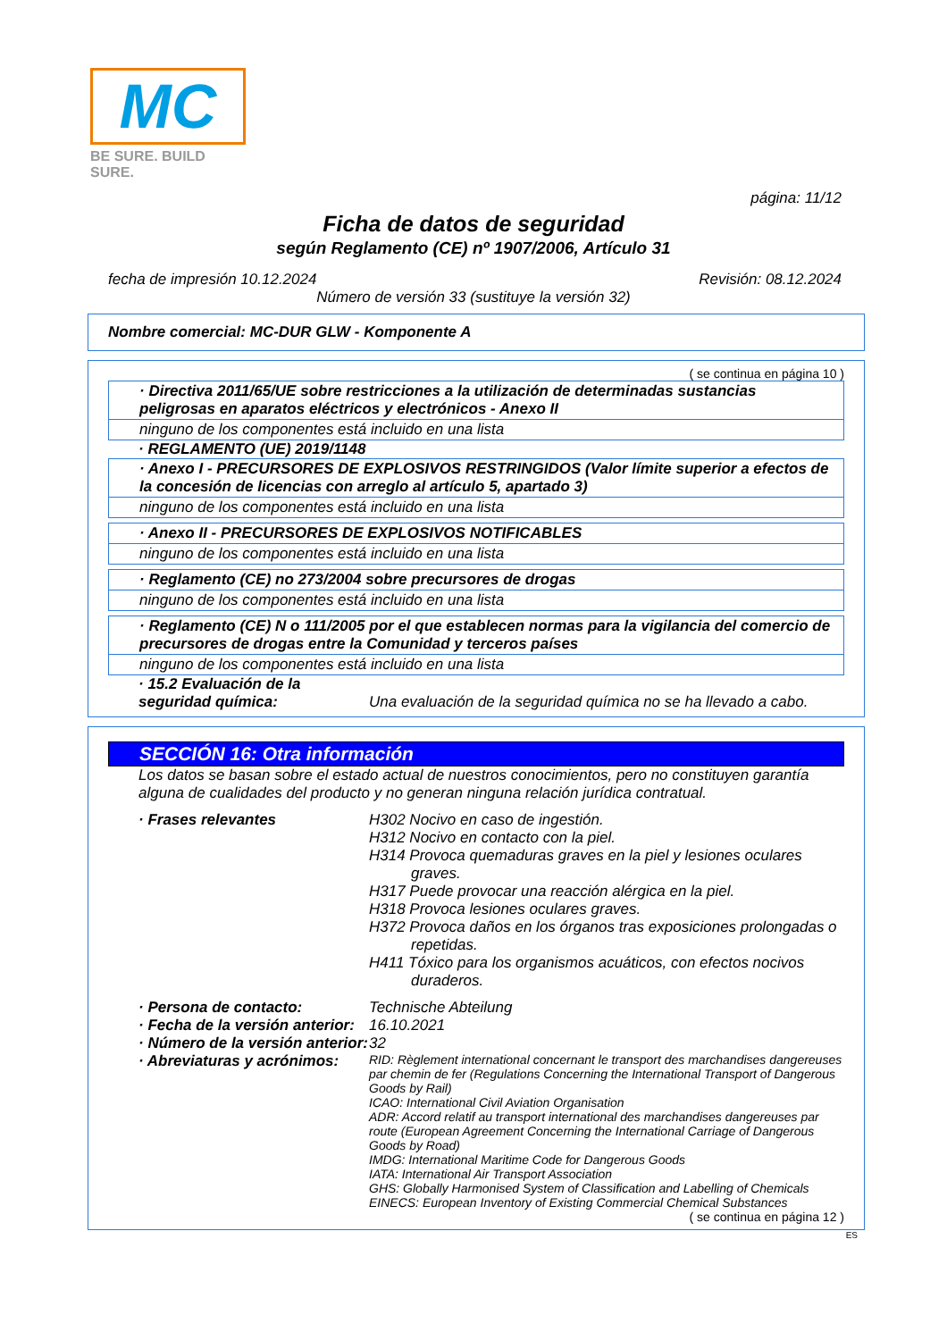MC
BE SURE. BUILD SURE.
página: 11/12
Ficha de datos de seguridad
según Reglamento (CE) nº 1907/2006, Artículo 31
fecha de impresión 10.12.2024 Revisión: 08.12.2024
Número de versión 33 (sustituye la versión 32)
Nombre comercial: MC-DUR GLW - Komponente A
( se continua en página 10 )
· Directiva 2011/65/UE sobre restricciones a la utilización de determinadas sustancias peligrosas en aparatos eléctricos y electrónicos - Anexo II
ninguno de los componentes está incluido en una lista
· REGLAMENTO (UE) 2019/1148
· Anexo I - PRECURSORES DE EXPLOSIVOS RESTRINGIDOS (Valor límite superior a efectos de la concesión de licencias con arreglo al artículo 5, apartado 3)
ninguno de los componentes está incluido en una lista
· Anexo II - PRECURSORES DE EXPLOSIVOS NOTIFICABLES
ninguno de los componentes está incluido en una lista
· Reglamento (CE) no 273/2004 sobre precursores de drogas
ninguno de los componentes está incluido en una lista
· Reglamento (CE) N o 111/2005 por el que establecen normas para la vigilancia del comercio de precursores de drogas entre la Comunidad y terceros países
ninguno de los componentes está incluido en una lista
· 15.2 Evaluación de la seguridad química:
Una evaluación de la seguridad química no se ha llevado a cabo.
SECCIÓN 16: Otra información
Los datos se basan sobre el estado actual de nuestros conocimientos, pero no constituyen garantía alguna de cualidades del producto y no generan ninguna relación jurídica contratual.
· Frases relevantes H302 Nocivo en caso de ingestión.
H312 Nocivo en contacto con la piel.
H314 Provoca quemaduras graves en la piel y lesiones oculares graves.
H317 Puede provocar una reacción alérgica en la piel.
H318 Provoca lesiones oculares graves.
H372 Provoca daños en los órganos tras exposiciones prolongadas o repetidas.
H411 Tóxico para los organismos acuáticos, con efectos nocivos duraderos.
· Persona de contacto: Technische Abteilung
· Fecha de la versión anterior:
16.10.2021
· Número de la versión anterior:
32
· Abreviaturas y acrónimos:
RID: Règlement international concernant le transport des marchandises dangereuses par chemin de fer (Regulations Concerning the International Transport of Dangerous Goods by Rail)
ICAO: International Civil Aviation Organisation
ADR: Accord relatif au transport international des marchandises dangereuses par route (European Agreement Concerning the International Carriage of Dangerous Goods by Road)
IMDG: International Maritime Code for Dangerous Goods
IATA: International Air Transport Association
GHS: Globally Harmonised System of Classification and Labelling of Chemicals
EINECS: European Inventory of Existing Commercial Chemical Substances
( se continua en página 12 )
ES